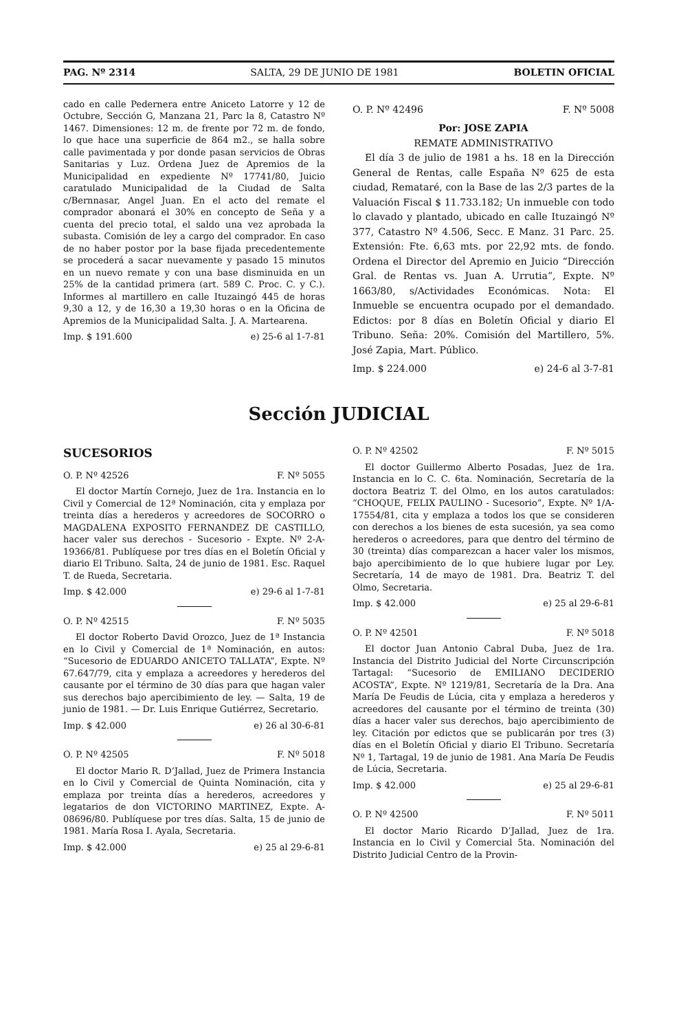PAG. Nº 2314 SALTA, 29 DE JUNIO DE 1981 BOLETIN OFICIAL
cado en calle Pedernera entre Aniceto Latorre y 12 de Octubre, Sección G, Manzana 21, Parc la 8, Catastro Nº 1467. Dimensiones: 12 m. de frente por 72 m. de fondo, lo que hace una superficie de 864 m2., se halla sobre calle pavimentada y por donde pasan servicios de Obras Sanitarias y Luz. Ordena Juez de Apremios de la Municipalidad en expediente Nº 17741/80, Juicio caratulado Municipalidad de la Ciudad de Salta c/Bernnasar, Angel Juan. En el acto del remate el comprador abonará el 30% en concepto de Seña y a cuenta del precio total, el saldo una vez aprobada la subasta. Comisión de ley a cargo del comprador. En caso de no haber postor por la base fijada precedentemente se procederá a sacar nuevamente y pasado 15 minutos en un nuevo remate y con una base disminuida en un 25% de la cantidad primera (art. 589 C. Proc. C. y C.). Informes al martillero en calle Ituzaingó 445 de horas 9,30 a 12, y de 16,30 a 19,30 horas o en la Oficina de Apremios de la Municipalidad Salta. J. A. Martearena.
Imp. $ 191.600 e) 25-6 al 1-7-81
O. P. Nº 42496 F. Nº 5008
Por: JOSE ZAPIA
REMATE ADMINISTRATIVO
El día 3 de julio de 1981 a hs. 18 en la Dirección General de Rentas, calle España Nº 625 de esta ciudad, Remataré, con la Base de las 2/3 partes de la Valuación Fiscal $ 11.733.182; Un inmueble con todo lo clavado y plantado, ubicado en calle Ituzaingó Nº 377, Catastro Nº 4.506, Secc. E Manz. 31 Parc. 25. Extensión: Fte. 6,63 mts. por 22,92 mts. de fondo. Ordena el Director del Apremio en Juicio “Dirección Gral. de Rentas vs. Juan A. Urrutia”, Expte. Nº 1663/80, s/Actividades Económicas. Nota: El Inmueble se encuentra ocupado por el demandado. Edictos: por 8 días en Boletín Oficial y diario El Tribuno. Seña: 20%. Comisión del Martillero, 5%. José Zapia, Mart. Público.
Imp. $ 224.000 e) 24-6 al 3-7-81
Sección JUDICIAL
SUCESORIOS
O. P. Nº 42526 F. Nº 5055
El doctor Martín Cornejo, Juez de 1ra. Instancia en lo Civil y Comercial de 12ª Nominación, cita y emplaza por treinta días a herederos y acreedores de SOCORRO o MAGDALENA EXPOSITO FERNANDEZ DE CASTILLO, hacer valer sus derechos - Sucesorio - Expte. Nº 2-A-19366/81. Publíquese por tres días en el Boletín Oficial y diario El Tribuno. Salta, 24 de junio de 1981. Esc. Raquel T. de Rueda, Secretaria.
Imp. $ 42.000 e) 29-6 al 1-7-81
O. P. Nº 42515 F. Nº 5035
El doctor Roberto David Orozco, Juez de 1ª Instancia en lo Civil y Comercial de 1ª Nominación, en autos: “Sucesorio de EDUARDO ANICETO TALLATA”, Expte. Nº 67.647/79, cita y emplaza a acreedores y herederos del causante por el término de 30 días para que hagan valer sus derechos bajo apercibimiento de ley. — Salta, 19 de junio de 1981. — Dr. Luis Enrique Gutiérrez, Secretario.
Imp. $ 42.000 e) 26 al 30-6-81
O. P. Nº 42505 F. Nº 5018
El doctor Mario R. D’Jallad, Juez de Primera Instancia en lo Civil y Comercial de Quinta Nominación, cita y emplaza por treinta días a herederos, acreedores y legatarios de don VICTORINO MARTINEZ, Expte. A-08696/80. Publíquese por tres días. Salta, 15 de junio de 1981. María Rosa I. Ayala, Secretaria.
Imp. $ 42.000 e) 25 al 29-6-81
O. P. Nº 42502 F. Nº 5015
El doctor Guillermo Alberto Posadas, Juez de 1ra. Instancia en lo C. C. 6ta. Nominación, Secretaría de la doctora Beatriz T. del Olmo, en los autos caratulados: “CHOQUE, FELIX PAULINO - Sucesorio”, Expte. Nº 1/A-17554/81, cita y emplaza a todos los que se consideren con derechos a los bienes de esta sucesión, ya sea como herederos o acreedores, para que dentro del término de 30 (treinta) días comparezcan a hacer valer los mismos, bajo apercibimiento de lo que hubiere lugar por Ley. Secretaría, 14 de mayo de 1981. Dra. Beatriz T. del Olmo, Secretaria.
Imp. $ 42.000 e) 25 al 29-6-81
O. P. Nº 42501 F. Nº 5018
El doctor Juan Antonio Cabral Duba, Juez de 1ra. Instancia del Distrito Judicial del Norte Circunscripción Tartagal: “Sucesorio de EMILIANO DECIDERIO ACOSTA”, Expte. Nº 1219/81, Secretaría de la Dra. Ana María De Feudis de Lúcia, cita y emplaza a herederos y acreedores del causante por el término de treinta (30) días a hacer valer sus derechos, bajo apercibimiento de ley. Citación por edictos que se publicarán por tres (3) días en el Boletín Oficial y diario El Tribuno. Secretaría Nº 1, Tartagal, 19 de junio de 1981. Ana María De Feudis de Lúcia, Secretaria.
Imp. $ 42.000 e) 25 al 29-6-81
O. P. Nº 42500 F. Nº 5011
El doctor Mario Ricardo D’Jallad, Juez de 1ra. Instancia en lo Civil y Comercial 5ta. Nominación del Distrito Judicial Centro de la Provin-